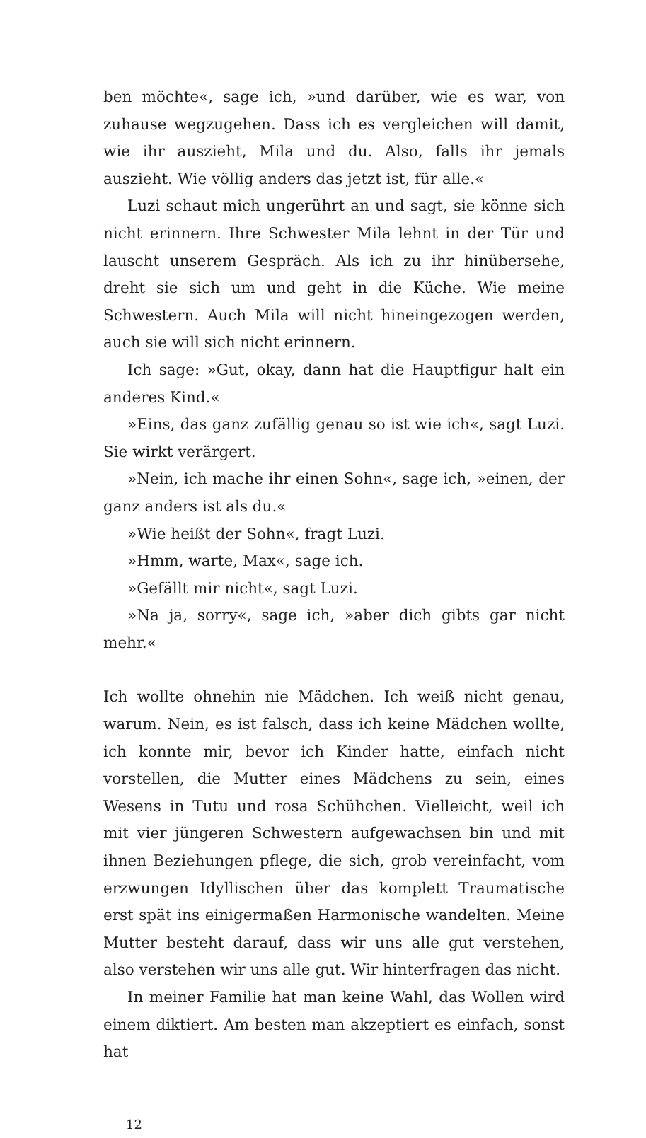ben möchte«, sage ich, »und darüber, wie es war, von zuhause wegzugehen. Dass ich es vergleichen will damit, wie ihr auszieht, Mila und du. Also, falls ihr jemals auszieht. Wie völlig anders das jetzt ist, für alle.«
Luzi schaut mich ungerührt an und sagt, sie könne sich nicht erinnern. Ihre Schwester Mila lehnt in der Tür und lauscht unserem Gespräch. Als ich zu ihr hinübersehe, dreht sie sich um und geht in die Küche. Wie meine Schwestern. Auch Mila will nicht hineingezogen werden, auch sie will sich nicht erinnern.
Ich sage: »Gut, okay, dann hat die Hauptfigur halt ein anderes Kind.«
»Eins, das ganz zufällig genau so ist wie ich«, sagt Luzi. Sie wirkt verärgert.
»Nein, ich mache ihr einen Sohn«, sage ich, »einen, der ganz anders ist als du.«
»Wie heißt der Sohn«, fragt Luzi.
»Hmm, warte, Max«, sage ich.
»Gefällt mir nicht«, sagt Luzi.
»Na ja, sorry«, sage ich, »aber dich gibts gar nicht mehr.«
Ich wollte ohnehin nie Mädchen. Ich weiß nicht genau, warum. Nein, es ist falsch, dass ich keine Mädchen wollte, ich konnte mir, bevor ich Kinder hatte, einfach nicht vorstellen, die Mutter eines Mädchens zu sein, eines Wesens in Tutu und rosa Schühchen. Vielleicht, weil ich mit vier jüngeren Schwestern aufgewachsen bin und mit ihnen Beziehungen pflege, die sich, grob vereinfacht, vom erzwungen Idyllischen über das komplett Traumatische erst spät ins einigermaßen Harmonische wandelten. Meine Mutter besteht darauf, dass wir uns alle gut verstehen, also verstehen wir uns alle gut. Wir hinterfragen das nicht.
In meiner Familie hat man keine Wahl, das Wollen wird einem diktiert. Am besten man akzeptiert es einfach, sonst hat
12